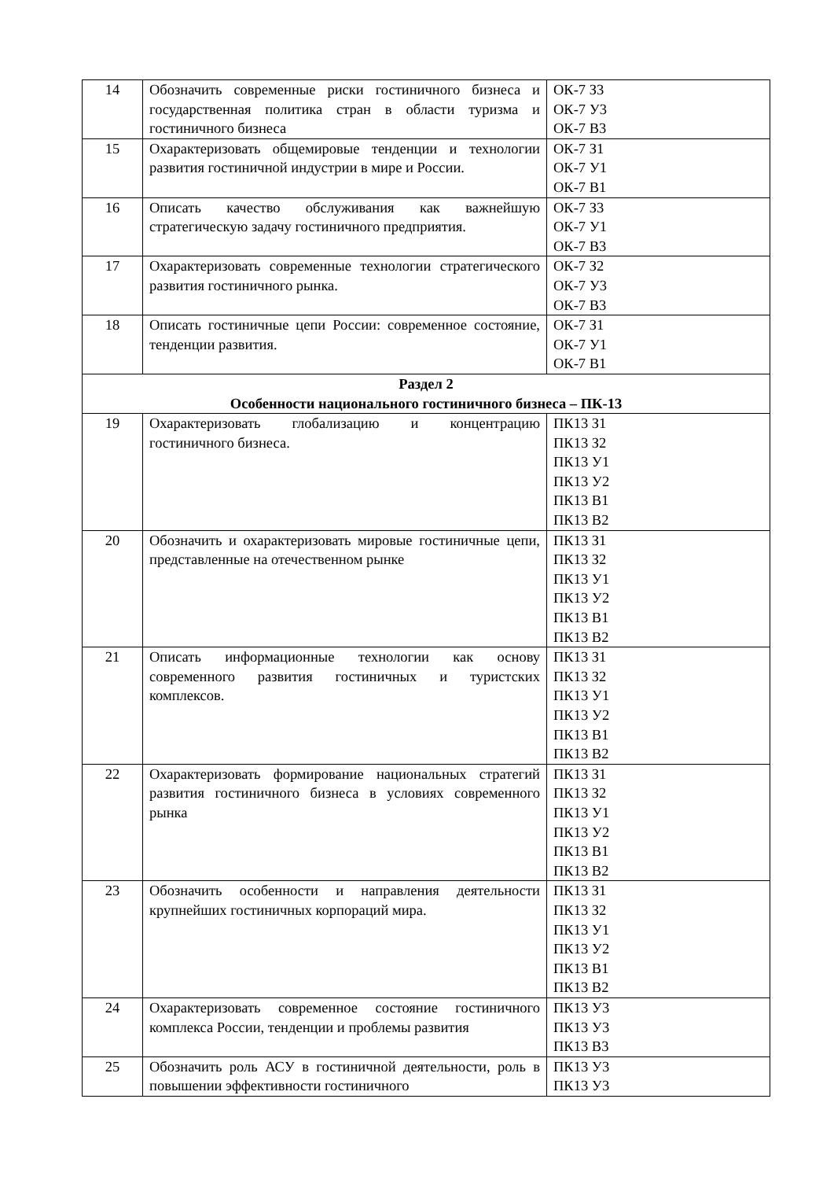| 14 | Обозначить современные риски гостиничного бизнеса и государственная политика стран в области туризма и гостиничного бизнеса | ОК-7 З3 ОК-7 У3 ОК-7 В3 |
| 15 | Охарактеризовать общемировые тенденции и технологии развития гостиничной индустрии в мире и России. | ОК-7 З1 ОК-7 У1 ОК-7 В1 |
| 16 | Описать качество обслуживания как важнейшую стратегическую задачу гостиничного предприятия. | ОК-7 З3 ОК-7 У1 ОК-7 В3 |
| 17 | Охарактеризовать современные технологии стратегического развития гостиничного рынка. | ОК-7 З2 ОК-7 У3 ОК-7 В3 |
| 18 | Описать гостиничные цепи России: современное состояние, тенденции развития. | ОК-7 З1 ОК-7 У1 ОК-7 В1 |
| Раздел 2 Особенности национального гостиничного бизнеса – ПК-13 | | |
| 19 | Охарактеризовать глобализацию и концентрацию гостиничного бизнеса. | ПК13 З1 ПК13 З2 ПК13 У1 ПК13 У2 ПК13 В1 ПК13 В2 |
| 20 | Обозначить и охарактеризовать мировые гостиничные цепи, представленные на отечественном рынке | ПК13 З1 ПК13 З2 ПК13 У1 ПК13 У2 ПК13 В1 ПК13 В2 |
| 21 | Описать информационные технологии как основу современного развития гостиничных и туристских комплексов. | ПК13 З1 ПК13 З2 ПК13 У1 ПК13 У2 ПК13 В1 ПК13 В2 |
| 22 | Охарактеризовать формирование национальных стратегий развития гостиничного бизнеса в условиях современного рынка | ПК13 З1 ПК13 З2 ПК13 У1 ПК13 У2 ПК13 В1 ПК13 В2 |
| 23 | Обозначить особенности и направления деятельности крупнейших гостиничных корпораций мира. | ПК13 З1 ПК13 З2 ПК13 У1 ПК13 У2 ПК13 В1 ПК13 В2 |
| 24 | Охарактеризовать современное состояние гостиничного комплекса России, тенденции и проблемы развития | ПК13 У3 ПК13 У3 ПК13 В3 |
| 25 | Обозначить роль АСУ в гостиничной деятельности, роль в повышении эффективности гостиничного | ПК13 У3 ПК13 У3 |